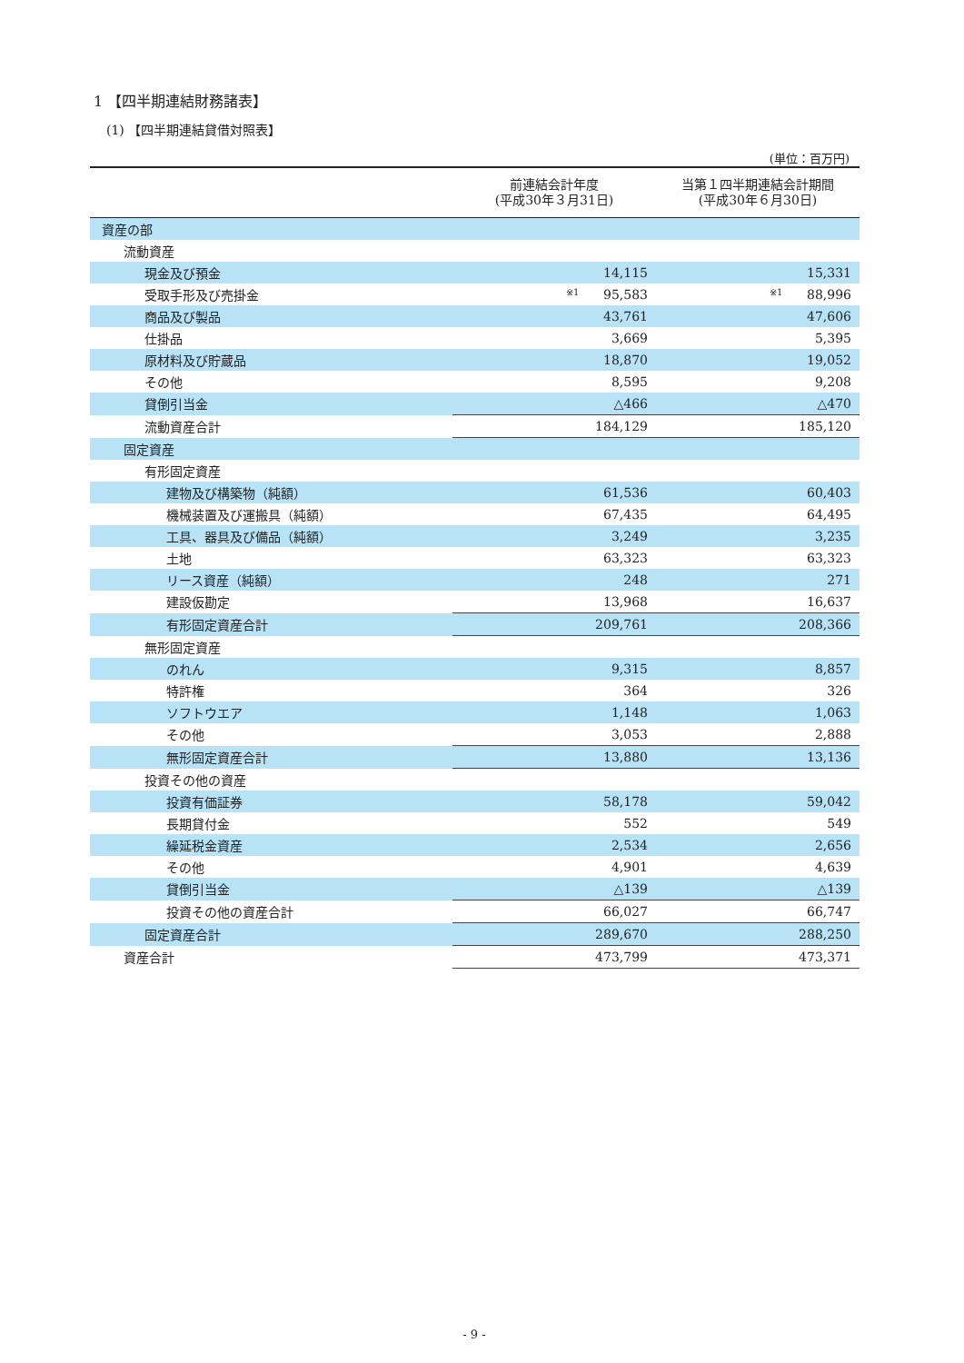1 【四半期連結財務諸表】
(1) 【四半期連結貸借対照表】
(単位：百万円)
| | 前連結会計年度 (平成30年３月31日) | 当第１四半期連結会計期間 (平成30年６月30日) |
| --- | --- | --- |
| 資産の部 | | |
| 流動資産 | | |
| 現金及び預金 | 14,115 | 15,331 |
| 受取手形及び売掛金 | ※1 95,583 | ※1 88,996 |
| 商品及び製品 | 43,761 | 47,606 |
| 仕掛品 | 3,669 | 5,395 |
| 原材料及び貯蔵品 | 18,870 | 19,052 |
| その他 | 8,595 | 9,208 |
| 貸倒引当金 | △466 | △470 |
| 流動資産合計 | 184,129 | 185,120 |
| 固定資産 | | |
| 有形固定資産 | | |
| 建物及び構築物（純額） | 61,536 | 60,403 |
| 機械装置及び運搬具（純額） | 67,435 | 64,495 |
| 工具、器具及び備品（純額） | 3,249 | 3,235 |
| 土地 | 63,323 | 63,323 |
| リース資産（純額） | 248 | 271 |
| 建設仮勘定 | 13,968 | 16,637 |
| 有形固定資産合計 | 209,761 | 208,366 |
| 無形固定資産 | | |
| のれん | 9,315 | 8,857 |
| 特許権 | 364 | 326 |
| ソフトウエア | 1,148 | 1,063 |
| その他 | 3,053 | 2,888 |
| 無形固定資産合計 | 13,880 | 13,136 |
| 投資その他の資産 | | |
| 投資有価証券 | 58,178 | 59,042 |
| 長期貸付金 | 552 | 549 |
| 繰延税金資産 | 2,534 | 2,656 |
| その他 | 4,901 | 4,639 |
| 貸倒引当金 | △139 | △139 |
| 投資その他の資産合計 | 66,027 | 66,747 |
| 固定資産合計 | 289,670 | 288,250 |
| 資産合計 | 473,799 | 473,371 |
- 9 -